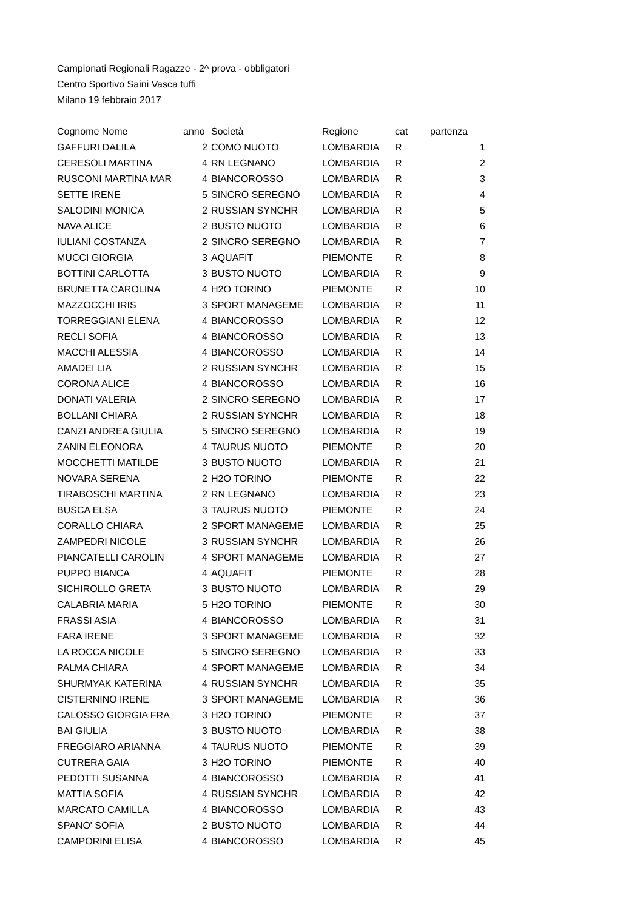Campionati Regionali Ragazze - 2^ prova - obbligatori
Centro Sportivo Saini Vasca tuffi
Milano 19 febbraio 2017
| Cognome Nome | anno | Società | Regione | cat | partenza |
| --- | --- | --- | --- | --- | --- |
| GAFFURI DALILA | 2 | COMO NUOTO | LOMBARDIA | R | 1 |
| CERESOLI MARTINA | 4 | RN LEGNANO | LOMBARDIA | R | 2 |
| RUSCONI MARTINA MAR | 4 | BIANCOROSSO | LOMBARDIA | R | 3 |
| SETTE IRENE | 5 | SINCRO SEREGNO | LOMBARDIA | R | 4 |
| SALODINI MONICA | 2 | RUSSIAN SYNCHR | LOMBARDIA | R | 5 |
| NAVA ALICE | 2 | BUSTO NUOTO | LOMBARDIA | R | 6 |
| IULIANI COSTANZA | 2 | SINCRO SEREGNO | LOMBARDIA | R | 7 |
| MUCCI GIORGIA | 3 | AQUAFIT | PIEMONTE | R | 8 |
| BOTTINI CARLOTTA | 3 | BUSTO NUOTO | LOMBARDIA | R | 9 |
| BRUNETTA CAROLINA | 4 | H2O TORINO | PIEMONTE | R | 10 |
| MAZZOCCHI IRIS | 3 | SPORT MANAGEME | LOMBARDIA | R | 11 |
| TORREGGIANI ELENA | 4 | BIANCOROSSO | LOMBARDIA | R | 12 |
| RECLI SOFIA | 4 | BIANCOROSSO | LOMBARDIA | R | 13 |
| MACCHI ALESSIA | 4 | BIANCOROSSO | LOMBARDIA | R | 14 |
| AMADEI LIA | 2 | RUSSIAN SYNCHR | LOMBARDIA | R | 15 |
| CORONA ALICE | 4 | BIANCOROSSO | LOMBARDIA | R | 16 |
| DONATI VALERIA | 2 | SINCRO SEREGNO | LOMBARDIA | R | 17 |
| BOLLANI CHIARA | 2 | RUSSIAN SYNCHR | LOMBARDIA | R | 18 |
| CANZI ANDREA GIULIA | 5 | SINCRO SEREGNO | LOMBARDIA | R | 19 |
| ZANIN ELEONORA | 4 | TAURUS NUOTO | PIEMONTE | R | 20 |
| MOCCHETTI MATILDE | 3 | BUSTO NUOTO | LOMBARDIA | R | 21 |
| NOVARA SERENA | 2 | H2O TORINO | PIEMONTE | R | 22 |
| TIRABOSCHI MARTINA | 2 | RN LEGNANO | LOMBARDIA | R | 23 |
| BUSCA ELSA | 3 | TAURUS NUOTO | PIEMONTE | R | 24 |
| CORALLO CHIARA | 2 | SPORT MANAGEME | LOMBARDIA | R | 25 |
| ZAMPEDRI NICOLE | 3 | RUSSIAN SYNCHR | LOMBARDIA | R | 26 |
| PIANCATELLI CAROLIN | 4 | SPORT MANAGEME | LOMBARDIA | R | 27 |
| PUPPO BIANCA | 4 | AQUAFIT | PIEMONTE | R | 28 |
| SICHIROLLO GRETA | 3 | BUSTO NUOTO | LOMBARDIA | R | 29 |
| CALABRIA MARIA | 5 | H2O TORINO | PIEMONTE | R | 30 |
| FRASSI ASIA | 4 | BIANCOROSSO | LOMBARDIA | R | 31 |
| FARA IRENE | 3 | SPORT MANAGEME | LOMBARDIA | R | 32 |
| LA ROCCA NICOLE | 5 | SINCRO SEREGNO | LOMBARDIA | R | 33 |
| PALMA CHIARA | 4 | SPORT MANAGEME | LOMBARDIA | R | 34 |
| SHURMYAK KATERINA | 4 | RUSSIAN SYNCHR | LOMBARDIA | R | 35 |
| CISTERNINO IRENE | 3 | SPORT MANAGEME | LOMBARDIA | R | 36 |
| CALOSSO GIORGIA FRA | 3 | H2O TORINO | PIEMONTE | R | 37 |
| BAI GIULIA | 3 | BUSTO NUOTO | LOMBARDIA | R | 38 |
| FREGGIARO ARIANNA | 4 | TAURUS NUOTO | PIEMONTE | R | 39 |
| CUTRERA GAIA | 3 | H2O TORINO | PIEMONTE | R | 40 |
| PEDOTTI SUSANNA | 4 | BIANCOROSSO | LOMBARDIA | R | 41 |
| MATTIA SOFIA | 4 | RUSSIAN SYNCHR | LOMBARDIA | R | 42 |
| MARCATO CAMILLA | 4 | BIANCOROSSO | LOMBARDIA | R | 43 |
| SPANO' SOFIA | 2 | BUSTO NUOTO | LOMBARDIA | R | 44 |
| CAMPORINI ELISA | 4 | BIANCOROSSO | LOMBARDIA | R | 45 |